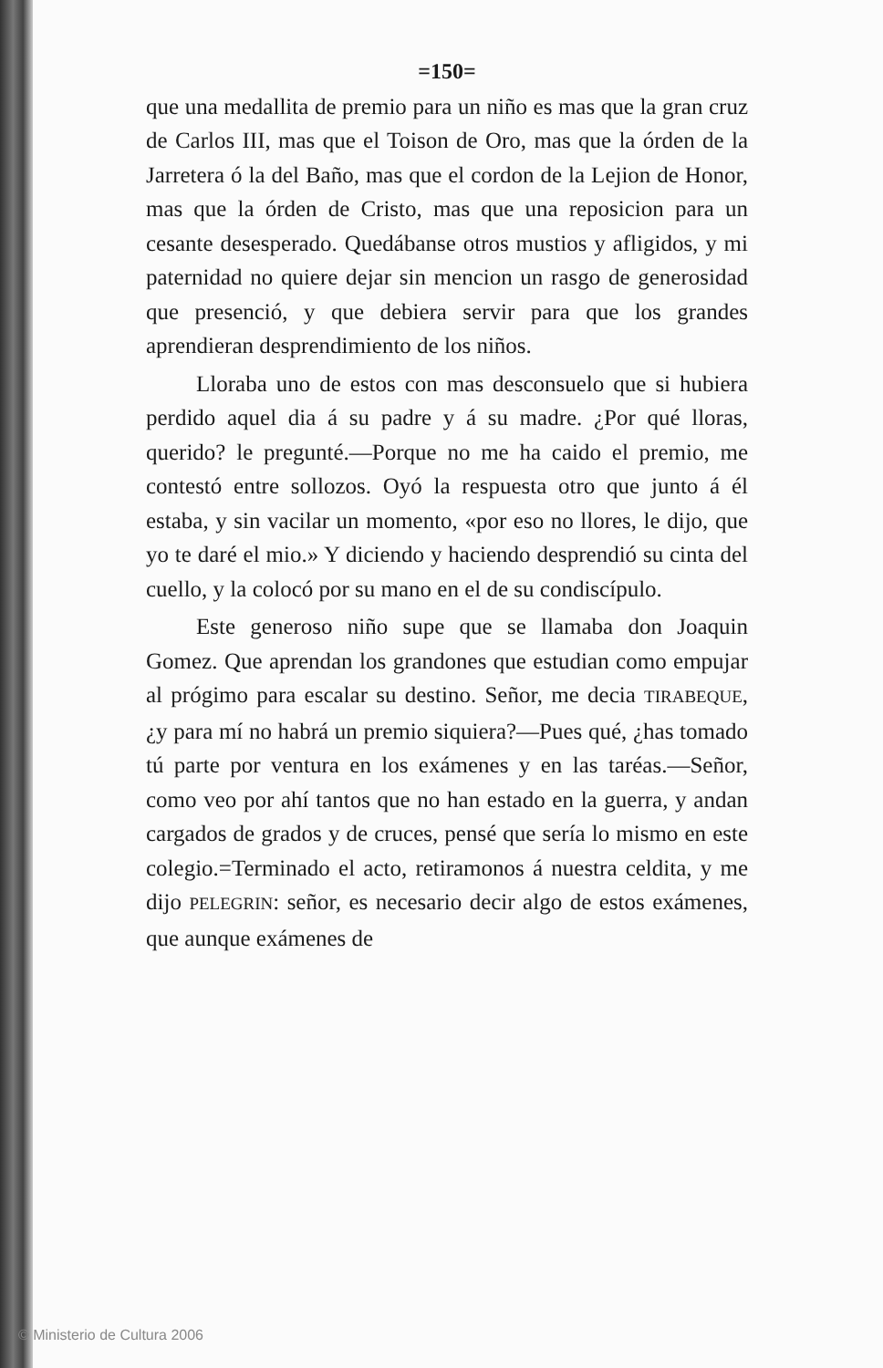=150=
que una medallita de premio para un niño es mas que la gran cruz de Carlos III, mas que el Toison de Oro, mas que la órden de la Jarretera ó la del Baño, mas que el cordon de la Lejion de Honor, mas que la órden de Cristo, mas que una reposicion para un cesante desesperado. Quedábanse otros mustios y afligidos, y mi paternidad no quiere dejar sin mencion un rasgo de generosidad que presenció, y que debiera servir para que los grandes aprendieran desprendimiento de los niños.
Lloraba uno de estos con mas desconsuelo que si hubiera perdido aquel dia á su padre y á su madre. ¿Por qué lloras, querido? le pregunté.—Porque no me ha caido el premio, me contestó entre sollozos. Oyó la respuesta otro que junto á él estaba, y sin vacilar un momento, «por eso no llores, le dijo, que yo te daré el mio.» Y diciendo y haciendo desprendió su cinta del cuello, y la colocó por su mano en el de su condiscípulo.
Este generoso niño supe que se llamaba don Joaquin Gomez. Que aprendan los grandones que estudian como empujar al prógimo para escalar su destino. Señor, me decia TIRABEQUE, ¿y para mí no habrá un premio siquiera?—Pues qué, ¿has tomado tú parte por ventura en los exámenes y en las taréas.—Señor, como veo por ahí tantos que no han estado en la guerra, y andan cargados de grados y de cruces, pensé que sería lo mismo en este colegio.=Terminado el acto, retiramonos á nuestra celdita, y me dijo PELEGRIN: señor, es necesario decir algo de estos exámenes, que aunque exámenes de
© Ministerio de Cultura 2006